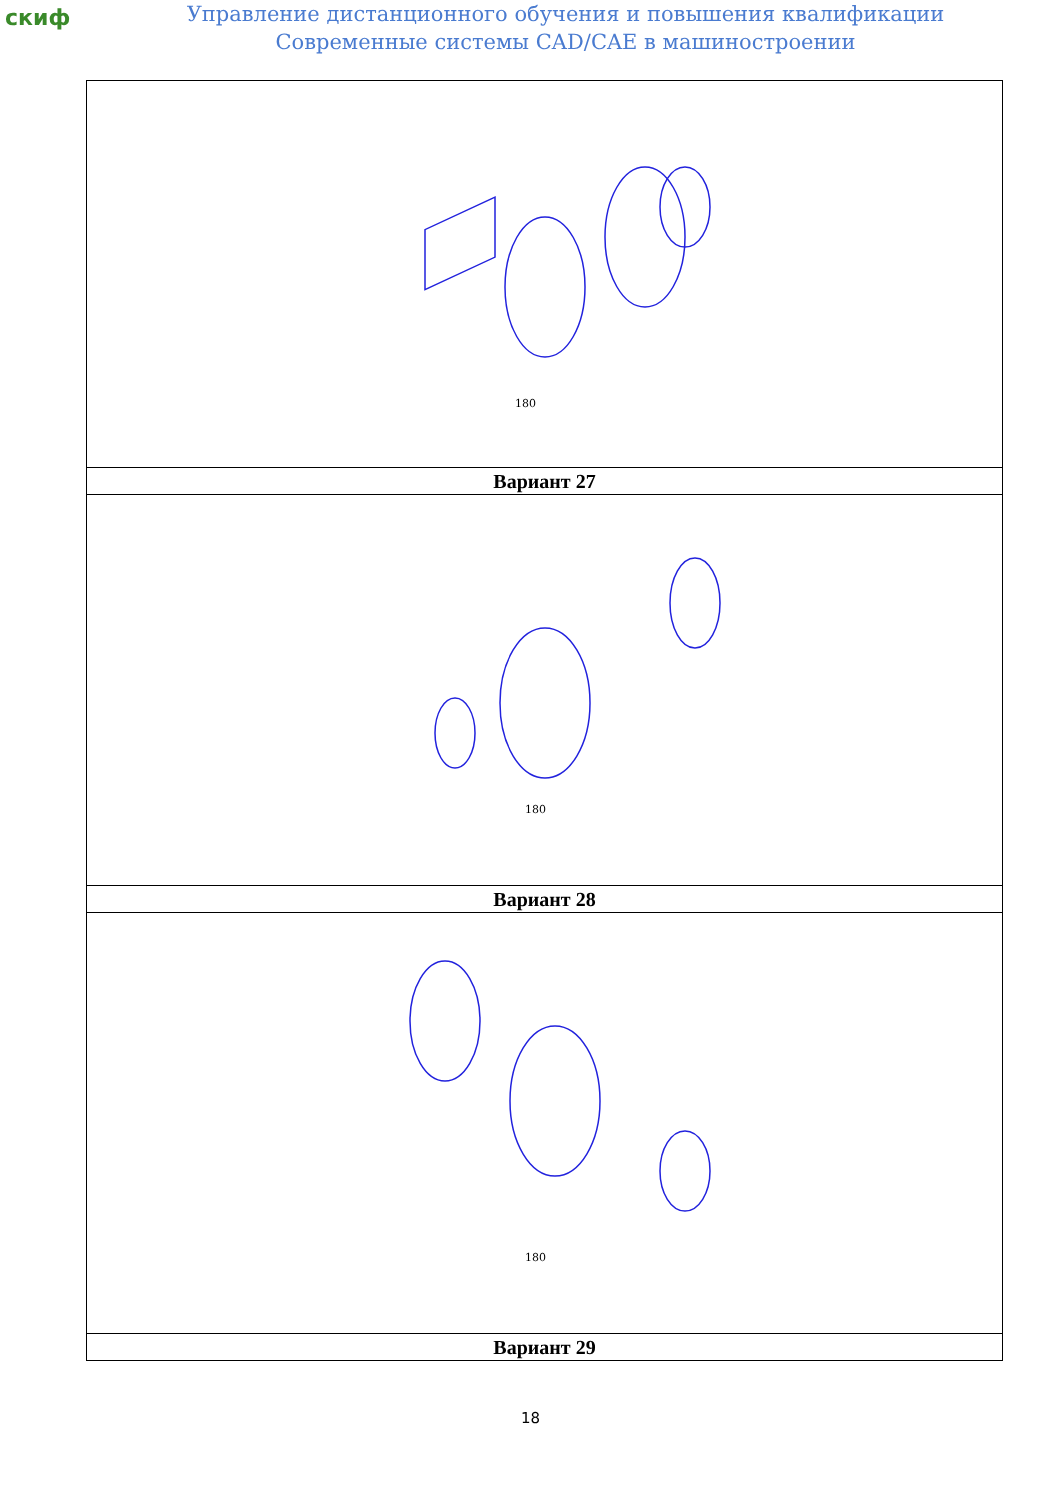скиф
Управление дистанционного обучения и повышения квалификации
Современные системы CAD/CAE в машиностроении
| 180 |
| Вариант 27 |
| 180 |
| Вариант 28 |
| 180 |
| Вариант 29 |
18